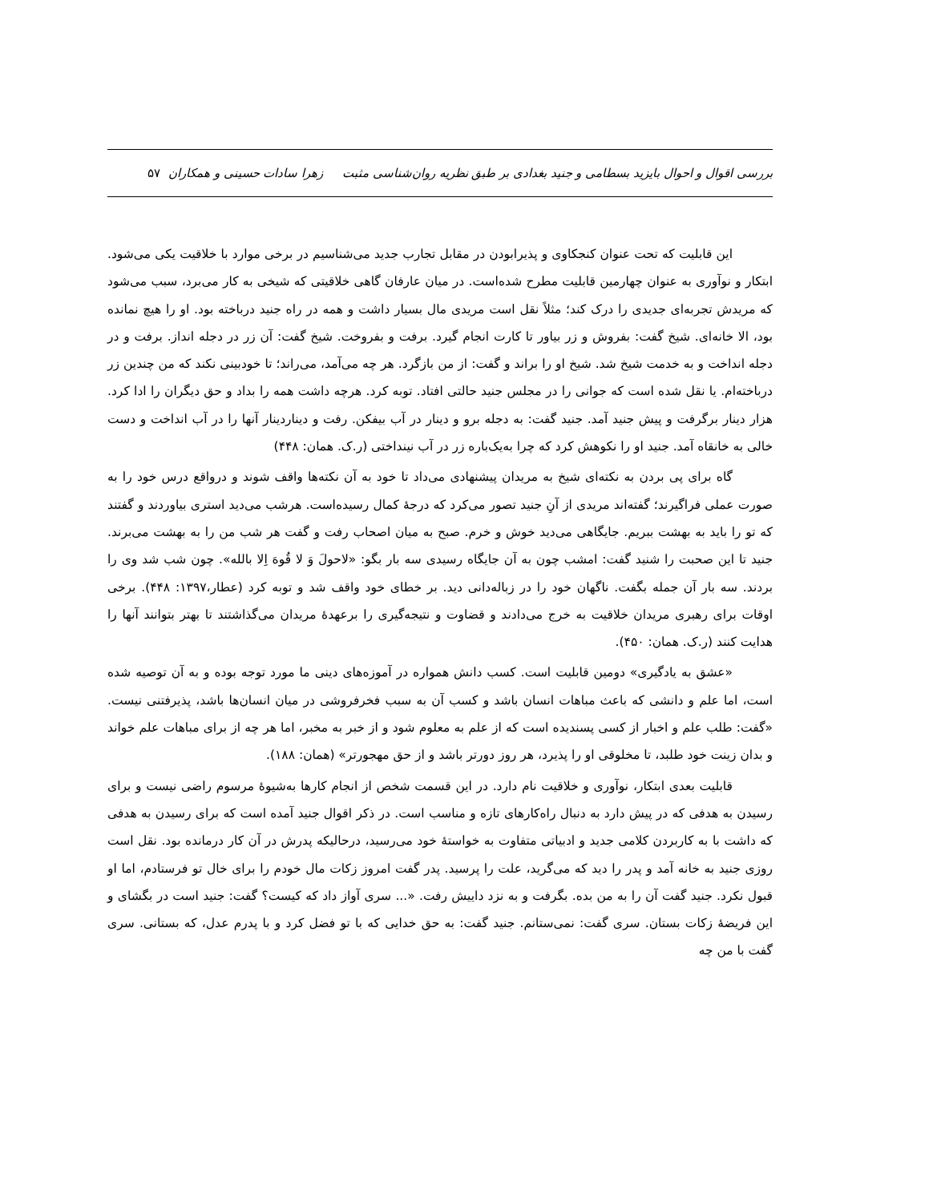بررسی اقوال و احوال بایزید بسطامی و جنید بغدادی بر طبق نظریه روان‌شناسی مثبت زهرا سادات حسینی و همکاران ۵۷
این قابلیت که تحت عنوان کنجکاوی و پذیرابودن در مقابل تجارب جدید می‌شناسیم در برخی موارد با خلاقیت یکی می‌شود. ابتکار و نوآوری به عنوان چهارمین قابلیت مطرح شده‌است. در میان عارفان گاهی خلاقیتی که شیخی به کار می‌برد، سبب می‌شود که مریدش تجربه‌ای جدیدی را درک کند؛ مثلاً نقل است مریدی مال بسیار داشت و همه در راه جنید درباخته بود. او را هیچ نمانده بود، الا خانه‌ای. شیخ گفت: بفروش و زر بیاور تا کارت انجام گیرد. برفت و بفروخت. شیخ گفت: آن زر در دجله انداز. برفت و در دجله انداخت و به خدمت شیخ شد. شیخ او را براند و گفت: از من بازگرد. هر چه می‌آمد، می‌راند؛ تا خودبینی نکند که من چندین زر درباخته‌ام. یا نقل شده است که جوانی را در مجلس جنید حالتی افتاد. توبه کرد. هرچه داشت همه را بداد و حق دیگران را ادا کرد. هزار دینار برگرفت و پیش جنید آمد. جنید گفت: به دجله برو و دینار در آب بیفکن. رفت و دیناردینار آنها را در آب انداخت و دست خالی به خانقاه آمد. جنید او را نکوهش کرد که چرا به‌یک‌باره زر در آب نینداختی (ر.ک. همان: ۴۴۸)
گاه برای پی بردن به نکته‌ای شیخ به مریدان پیشنهادی می‌داد تا خود به آن نکته‌ها واقف شوند و درواقع درس خود را به صورت عملی فراگیرند؛ گفته‌اند مریدی از آنِ جنید تصور می‌کرد که درجهٔ کمال رسیده‌است. هرشب می‌دید استری بیاوردند و گفتند که تو را باید به بهشت ببریم. جایگاهی می‌دید خوش و خرم. صبح به میان اصحاب رفت و گفت هر شب من را به بهشت می‌برند. جنید تا این صحبت را شنید گفت: امشب چون به آن جایگاه رسیدی سه بار بگو: «لاحولَ وَ لا قُوهَ اِلا بالله». چون شب شد وی را بردند. سه بار آن جمله بگفت. ناگهان خود را در زباله‌دانی دید. بر خطای خود واقف شد و توبه کرد (عطار،۱۳۹۷: ۴۴۸). برخی اوقات برای رهبری مریدان خلاقیت به خرج می‌دادند و قضاوت و نتیجه‌گیری را برعهدهٔ مریدان می‌گذاشتند تا بهتر بتوانند آنها را هدایت کنند (ر.ک. همان: ۴۵۰).
«عشق به یادگیری» دومین قابلیت است. کسب دانش همواره در آموزه‌های دینی ما مورد توجه بوده و به آن توصیه شده است، اما علم و دانشی که باعث مباهات انسان باشد و کسب آن به سبب فخرفروشی در میان انسان‌ها باشد، پذیرفتنی نیست. «گفت: طلب علم و اخبار از کسی پسندیده است که از علم به معلوم شود و از خبر به مخبر، اما هر چه از برای مباهات علم خواند و بدان زینت خود طلبد، تا مخلوقی او را پذیرد، هر روز دورتر باشد و از حق مهجورتر» (همان: ۱۸۸).
قابلیت بعدی ابتکار، نوآوری و خلاقیت نام دارد. در این قسمت شخص از انجام کارها به‌شیوهٔ مرسوم راضی نیست و برای رسیدن به هدفی که در پیش دارد به دنبال راه‌کارهای تازه و مناسب است. در ذکر اقوال جنید آمده است که برای رسیدن به هدفی که داشت با به کاربردن کلامی جدید و ادبیاتی متفاوت به خواستهٔ خود می‌رسید، درحالیکه پدرش در آن کار درمانده بود. نقل است روزی جنید به خانه آمد و پدر را دید که می‌گرید، علت را پرسید. پدر گفت امروز زکات مال خودم را برای خال تو فرستادم، اما او قبول نکرد. جنید گفت آن را به من بده. بگرفت و به نزد داییش رفت. «... سری آواز داد که کیست؟ گفت: جنید است در بگشای و این فریضهٔ زکات بستان. سری گفت: نمی‌ستانم. جنید گفت: به حق خدایی که با تو فضل کرد و با پدرم عدل، که بستانی. سری گفت با من چه